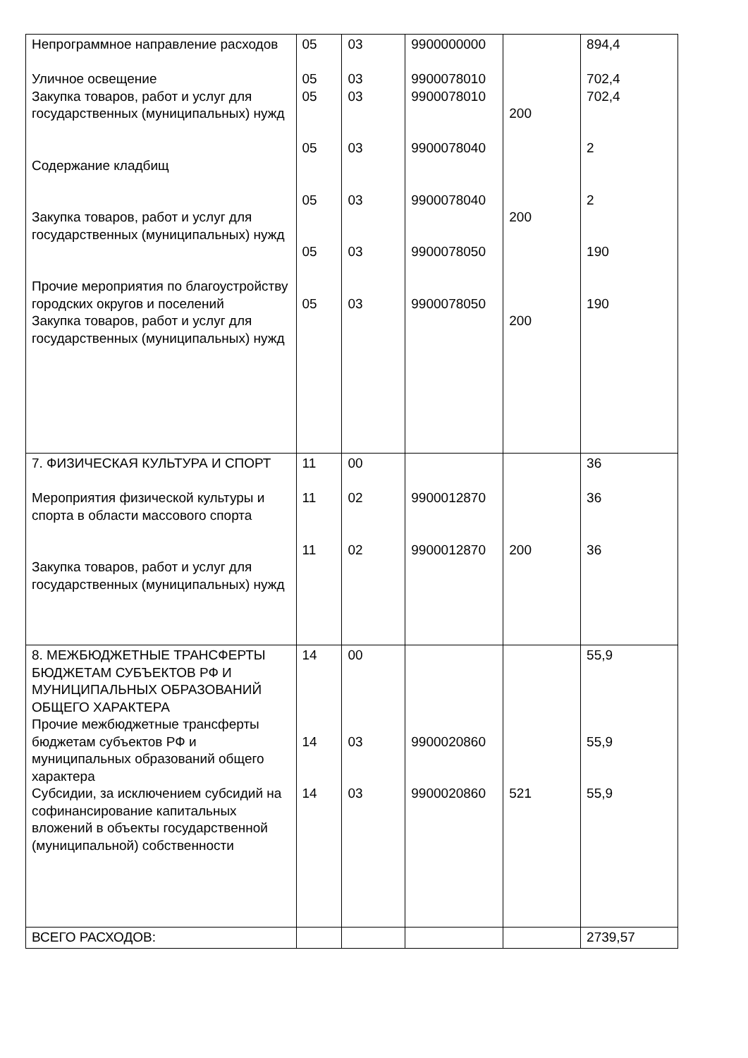| Непрограммное направление расходов Уличное освещение Закупка товаров, работ и услуг для государственных (муниципальных) нужд Содержание кладбищ Закупка товаров, работ и услуг для государственных (муниципальных) нужд Прочие мероприятия по благоустройству городских округов и поселений Закупка товаров, работ и услуг для государственных (муниципальных) нужд | 05 05 05 05 05 05 05 | 03 03 03 03 03 03 03 | 9900000000 9900078010 9900078010 9900078040 9900078040 9900078050 9900078050 | 200 200 200 | 894,4 702,4 702,4 2 2 190 190 |
| 7. ФИЗИЧЕСКАЯ КУЛЬТУРА И СПОРТ Мероприятия физической культуры и спорта в области массового спорта Закупка товаров, работ и услуг для государственных (муниципальных) нужд | 11 11 11 | 00 02 02 | 9900012870 9900012870 | 200 | 36 36 36 |
| 8. МЕЖБЮДЖЕТНЫЕ ТРАНСФЕРТЫ БЮДЖЕТАМ СУБЪЕКТОВ РФ И МУНИЦИПАЛЬНЫХ ОБРАЗОВАНИЙ ОБЩЕГО ХАРАКТЕРА Прочие межбюджетные трансферты бюджетам субъектов РФ и муниципальных образований общего характера Субсидии, за исключением субсидий на софинансирование капитальных вложений в объекты государственной (муниципальной) собственности | 14 14 14 | 00 03 03 | 9900020860 9900020860 | 521 | 55,9 55,9 55,9 |
| ВСЕГО РАСХОДОВ: | | | | | 2739,57 |